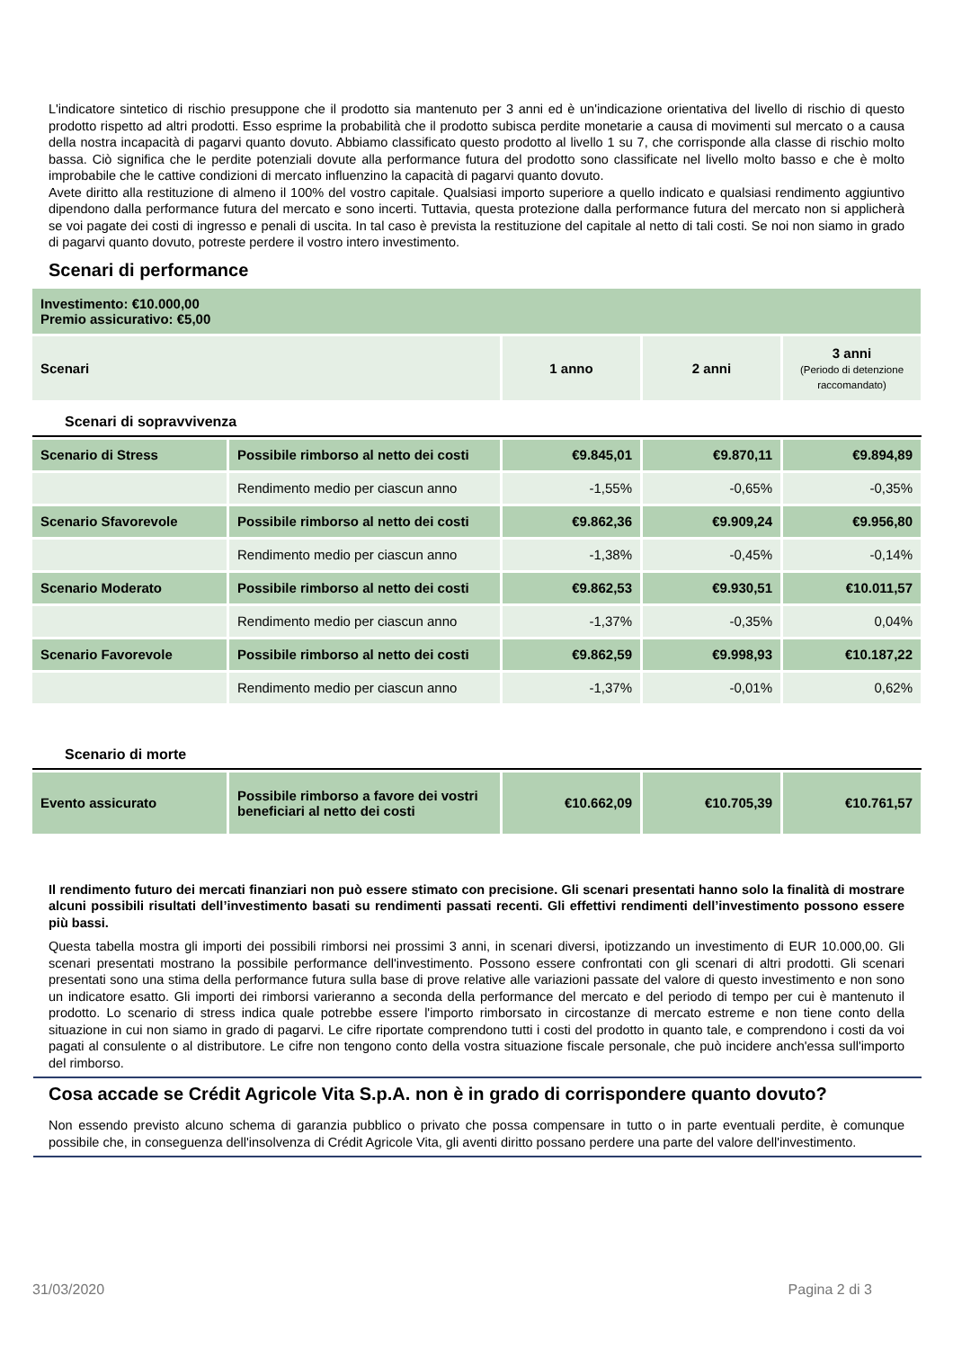L'indicatore sintetico di rischio presuppone che il prodotto sia mantenuto per 3 anni ed è un'indicazione orientativa del livello di rischio di questo prodotto rispetto ad altri prodotti. Esso esprime la probabilità che il prodotto subisca perdite monetarie a causa di movimenti sul mercato o a causa della nostra incapacità di pagarvi quanto dovuto. Abbiamo classificato questo prodotto al livello 1 su 7, che corrisponde alla classe di rischio molto bassa. Ciò significa che le perdite potenziali dovute alla performance futura del prodotto sono classificate nel livello molto basso e che è molto improbabile che le cattive condizioni di mercato influenzino la capacità di pagarvi quanto dovuto.
Avete diritto alla restituzione di almeno il 100% del vostro capitale. Qualsiasi importo superiore a quello indicato e qualsiasi rendimento aggiuntivo dipendono dalla performance futura del mercato e sono incerti. Tuttavia, questa protezione dalla performance futura del mercato non si applicherà se voi pagate dei costi di ingresso e penali di uscita. In tal caso è prevista la restituzione del capitale al netto di tali costi. Se noi non siamo in grado di pagarvi quanto dovuto, potreste perdere il vostro intero investimento.
Scenari di performance
| Investimento: €10.000,00 Premio assicurativo: €5,00 | | | |
| Scenari | 1 anno | 2 anni | 3 anni (Periodo di detenzione raccomandato) |
Scenari di sopravvivenza
| Scenario di Stress | Possibile rimborso al netto dei costi | €9.845,01 | €9.870,11 | €9.894,89 |
| | Rendimento medio per ciascun anno | -1,55% | -0,65% | -0,35% |
| Scenario Sfavorevole | Possibile rimborso al netto dei costi | €9.862,36 | €9.909,24 | €9.956,80 |
| | Rendimento medio per ciascun anno | -1,38% | -0,45% | -0,14% |
| Scenario Moderato | Possibile rimborso al netto dei costi | €9.862,53 | €9.930,51 | €10.011,57 |
| | Rendimento medio per ciascun anno | -1,37% | -0,35% | 0,04% |
| Scenario Favorevole | Possibile rimborso al netto dei costi | €9.862,59 | €9.998,93 | €10.187,22 |
| | Rendimento medio per ciascun anno | -1,37% | -0,01% | 0,62% |
Scenario di morte
| Evento assicurato | Possibile rimborso a favore dei vostri beneficiari al netto dei costi | €10.662,09 | €10.705,39 | €10.761,57 |
Il rendimento futuro dei mercati finanziari non può essere stimato con precisione. Gli scenari presentati hanno solo la finalità di mostrare alcuni possibili risultati dell’investimento basati su rendimenti passati recenti. Gli effettivi rendimenti dell’investimento possono essere più bassi.
Questa tabella mostra gli importi dei possibili rimborsi nei prossimi 3 anni, in scenari diversi, ipotizzando un investimento di EUR 10.000,00. Gli scenari presentati mostrano la possibile performance dell'investimento. Possono essere confrontati con gli scenari di altri prodotti. Gli scenari presentati sono una stima della performance futura sulla base di prove relative alle variazioni passate del valore di questo investimento e non sono un indicatore esatto. Gli importi dei rimborsi varieranno a seconda della performance del mercato e del periodo di tempo per cui è mantenuto il prodotto. Lo scenario di stress indica quale potrebbe essere l'importo rimborsato in circostanze di mercato estreme e non tiene conto della situazione in cui non siamo in grado di pagarvi. Le cifre riportate comprendono tutti i costi del prodotto in quanto tale, e comprendono i costi da voi pagati al consulente o al distributore. Le cifre non tengono conto della vostra situazione fiscale personale, che può incidere anch'essa sull'importo del rimborso.
Cosa accade se Crédit Agricole Vita S.p.A. non è in grado di corrispondere quanto dovuto?
Non essendo previsto alcuno schema di garanzia pubblico o privato che possa compensare in tutto o in parte eventuali perdite, è comunque possibile che, in conseguenza dell'insolvenza di Crédit Agricole Vita, gli aventi diritto possano perdere una parte del valore dell'investimento.
31/03/2020 Pagina 2 di 3